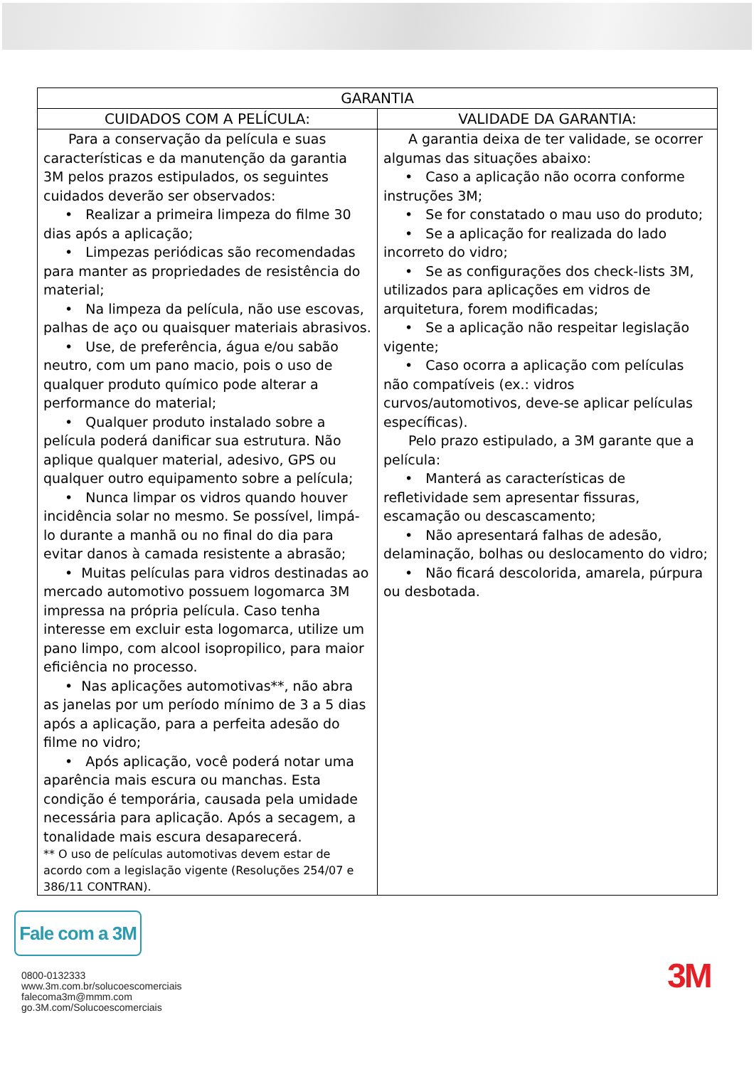| GARANTIA | |
| --- | --- |
| CUIDADOS COM A PELÍCULA: | VALIDADE DA GARANTIA: |
| Para a conservação da película e suas características e da manutenção da garantia 3M pelos prazos estipulados, os seguintes cuidados deverão ser observados: • Realizar a primeira limpeza do filme 30 dias após a aplicação; • Limpezas periódicas são recomendadas para manter as propriedades de resistência do material; • Na limpeza da película, não use escovas, palhas de aço ou quaisquer materiais abrasivos. • Use, de preferência, água e/ou sabão neutro, com um pano macio, pois o uso de qualquer produto químico pode alterar a performance do material; • Qualquer produto instalado sobre a película poderá danificar sua estrutura. Não aplique qualquer material, adesivo, GPS ou qualquer outro equipamento sobre a película; • Nunca limpar os vidros quando houver incidência solar no mesmo. Se possível, limpá-lo durante a manhã ou no final do dia para evitar danos à camada resistente a abrasão; • Muitas películas para vidros destinadas ao mercado automotivo possuem logomarca 3M impressa na própria película. Caso tenha interesse em excluir esta logomarca, utilize um pano limpo, com alcool isopropilico, para maior eficiência no processo. • Nas aplicações automotivas**, não abra as janelas por um período mínimo de 3 a 5 dias após a aplicação, para a perfeita adesão do filme no vidro; • Após aplicação, você poderá notar uma aparência mais escura ou manchas. Esta condição é temporária, causada pela umidade necessária para aplicação. Após a secagem, a tonalidade mais escura desaparecerá. ** O uso de películas automotivas devem estar de acordo com a legislação vigente (Resoluções 254/07 e 386/11 CONTRAN). | A garantia deixa de ter validade, se ocorrer algumas das situações abaixo: • Caso a aplicação não ocorra conforme instruções 3M; • Se for constatado o mau uso do produto; • Se a aplicação for realizada do lado incorreto do vidro; • Se as configurações dos check-lists 3M, utilizados para aplicações em vidros de arquitetura, forem modificadas; • Se a aplicação não respeitar legislação vigente; • Caso ocorra a aplicação com películas não compatíveis (ex.: vidros curvos/automotivos, deve-se aplicar películas específicas). Pelo prazo estipulado, a 3M garante que a película: • Manterá as características de refletividade sem apresentar fissuras, escamação ou descascamento; • Não apresentará falhas de adesão, delaminação, bolhas ou deslocamento do vidro; • Não ficará descolorida, amarela, púrpura ou desbotada. |
Fale com a 3M
0800-0132333
www.3m.com.br/solucoescomerciais
falecoma3m@mmm.com
go.3M.com/Solucoescomerciais
3M